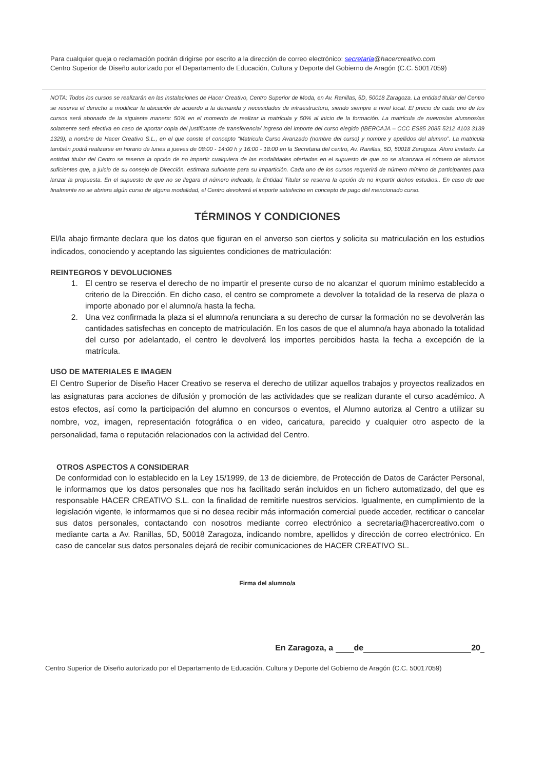Para cualquier queja o reclamación podrán dirigirse por escrito a la dirección de correo electrónico: secretaria@hacercreativo.com
Centro Superior de Diseño autorizado por el Departamento de Educación, Cultura y Deporte del Gobierno de Aragón (C.C. 50017059)
NOTA: Todos los cursos se realizarán en las instalaciones de Hacer Creativo, Centro Superior de Moda, en Av. Ranillas, 5D, 50018 Zaragoza. La entidad titular del Centro se reserva el derecho a modificar la ubicación de acuerdo a la demanda y necesidades de infraestructura, siendo siempre a nivel local. El precio de cada uno de los cursos será abonado de la siguiente manera: 50% en el momento de realizar la matrícula y 50% al inicio de la formación. La matrícula de nuevos/as alumnos/as solamente será efectiva en caso de aportar copia del justificante de transferencia/ ingreso del importe del curso elegido (IBERCAJA – CCC ES85 2085 5212 4103 3139 1329), a nombre de Hacer Creativo S.L., en el que conste el concepto “Matricula Curso Avanzado (nombre del curso) y nombre y apellidos del alumno”. La matricula también podrá realizarse en horario de lunes a jueves de 08:00 - 14:00 h y 16:00 - 18:00 en la Secretaria del centro, Av. Ranillas, 5D, 50018 Zaragoza. Aforo limitado. La entidad titular del Centro se reserva la opción de no impartir cualquiera de las modalidades ofertadas en el supuesto de que no se alcanzara el número de alumnos suficientes que, a juicio de su consejo de Dirección, estimara suficiente para su impartición. Cada uno de los cursos requerirá de número mínimo de participantes para lanzar la propuesta. En el supuesto de que no se llegara al número indicado, la Entidad Titular se reserva la opción de no impartir dichos estudios.. En caso de que finalmente no se abriera algún curso de alguna modalidad, el Centro devolverá el importe satisfecho en concepto de pago del mencionado curso.
TÉRMINOS Y CONDICIONES
El/la abajo firmante declara que los datos que figuran en el anverso son ciertos y solicita su matriculación en los estudios indicados, conociendo y aceptando las siguientes condiciones de matriculación:
REINTEGROS Y DEVOLUCIONES
1. El centro se reserva el derecho de no impartir el presente curso de no alcanzar el quorum mínimo establecido a criterio de la Dirección. En dicho caso, el centro se compromete a devolver la totalidad de la reserva de plaza o importe abonado por el alumno/a hasta la fecha.
2. Una vez confirmada la plaza si el alumno/a renunciara a su derecho de cursar la formación no se devolverán las cantidades satisfechas en concepto de matriculación. En los casos de que el alumno/a haya abonado la totalidad del curso por adelantado, el centro le devolverá los importes percibidos hasta la fecha a excepción de la matrícula.
USO DE MATERIALES E IMAGEN
El Centro Superior de Diseño Hacer Creativo se reserva el derecho de utilizar aquellos trabajos y proyectos realizados en las asignaturas para acciones de difusión y promoción de las actividades que se realizan durante el curso académico. A estos efectos, así como la participación del alumno en concursos o eventos, el Alumno autoriza al Centro a utilizar su nombre, voz, imagen, representación fotográfica o en video, caricatura, parecido y cualquier otro aspecto de la personalidad, fama o reputación relacionados con la actividad del Centro.
OTROS ASPECTOS A CONSIDERAR
De conformidad con lo establecido en la Ley 15/1999, de 13 de diciembre, de Protección de Datos de Carácter Personal, le informamos que los datos personales que nos ha facilitado serán incluidos en un fichero automatizado, del que es responsable HACER CREATIVO S.L. con la finalidad de remitirle nuestros servicios. Igualmente, en cumplimiento de la legislación vigente, le informamos que si no desea recibir más información comercial puede acceder, rectificar o cancelar sus datos personales, contactando con nosotros mediante correo electrónico a secretaria@hacercreativo.com o mediante carta a Av. Ranillas, 5D, 50018 Zaragoza, indicando nombre, apellidos y dirección de correo electrónico. En caso de cancelar sus datos personales dejará de recibir comunicaciones de HACER CREATIVO SL.
Firma del alumno/a
En Zaragoza, a de 20
Centro Superior de Diseño autorizado por el Departamento de Educación, Cultura y Deporte del Gobierno de Aragón (C.C. 50017059)